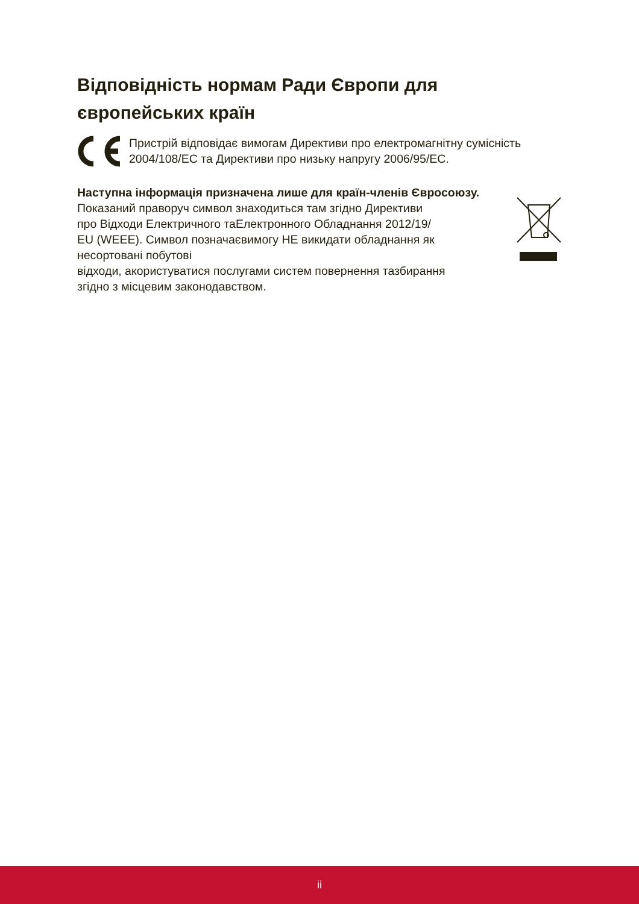Відповідність нормам Ради Європи для європейських країн
Пристрій відповідає вимогам Директиви про електромагнітну сумісність 2004/108/EC та Директиви про низьку напругу 2006/95/EC.
Наступна інформація призначена лише для країн-членів Євросоюзу.
Показаний праворуч символ знаходиться там згідно Директиви
про Відходи Електричного таЕлектронного Обладнання 2012/19/
EU (WEEE). Символ позначаєвимогу НЕ викидати обладнання як
несортовані побутові
відходи, акористуватися послугами систем повернення тазбирання
згідно з місцевим законодавством.
ii